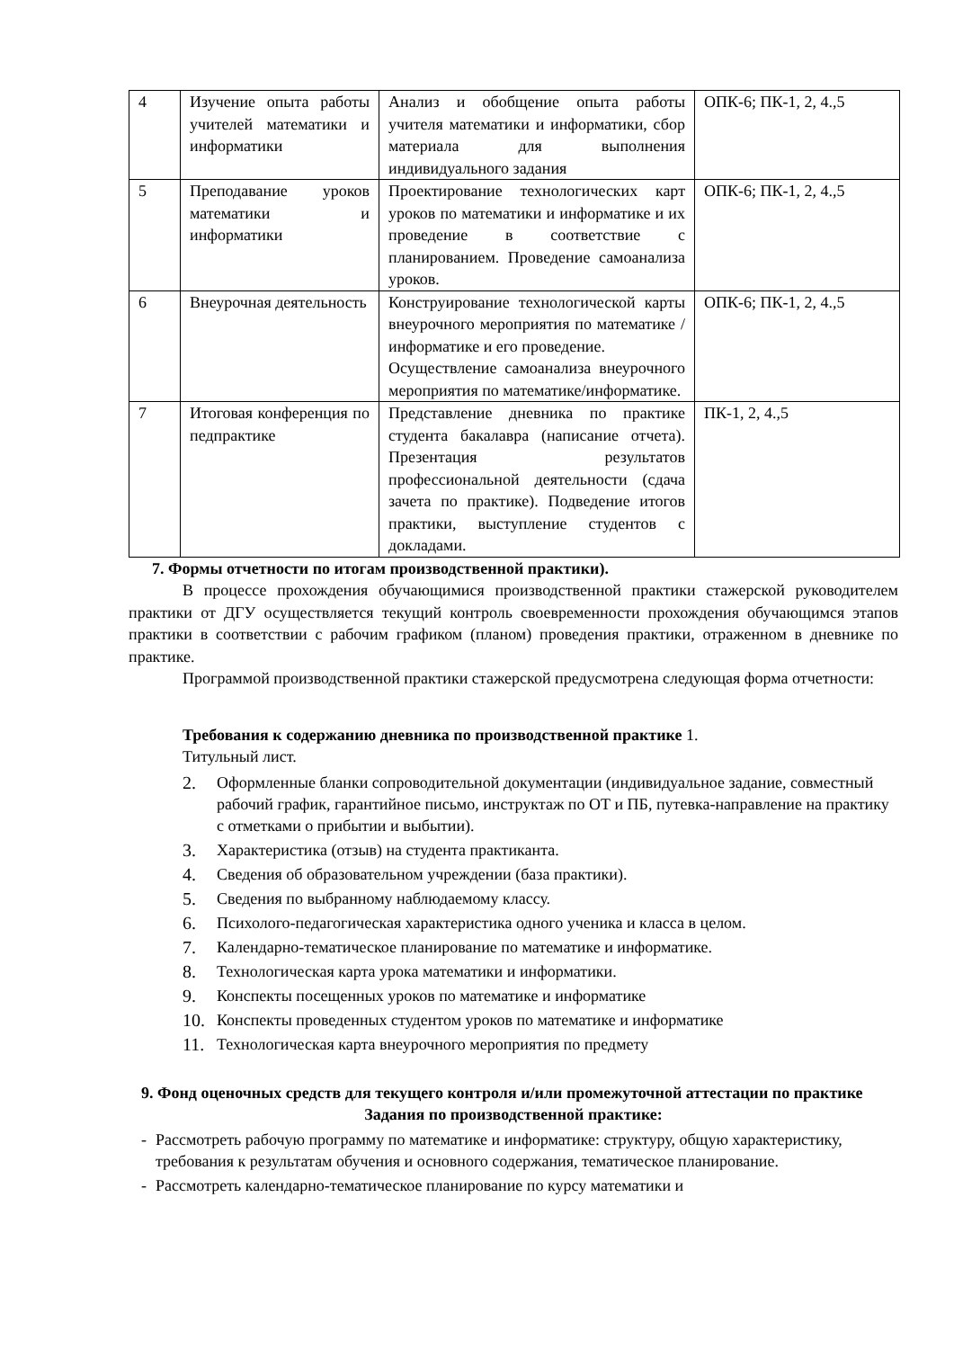| 4 | Изучение опыта работы учителей математики и информатики | Анализ и обобщение опыта работы учителя математики и информатики, сбор материала для выполнения индивидуального задания | ОПК-6; ПК-1, 2, 4.,5 |
| 5 | Преподавание уроков математики и информатики | Проектирование технологических карт уроков по математики и информатике и их проведение в соответствие с планированием. Проведение самоанализа уроков. | ОПК-6; ПК-1, 2, 4.,5 |
| 6 | Внеурочная деятельность | Конструирование технологической карты внеурочного мероприятия по математике / информатике и его проведение. Осуществление самоанализа внеурочного мероприятия по математике/информатике. | ОПК-6; ПК-1, 2, 4.,5 |
| 7 | Итоговая конференция по педпрактике | Представление дневника по практике студента бакалавра (написание отчета). Презентация результатов профессиональной деятельности (сдача зачета по практике). Подведение итогов практики, выступление студентов с докладами. | ПК-1, 2, 4.,5 |
7. Формы отчетности по итогам производственной практики).
В процессе прохождения обучающимися производственной практики стажерской руководителем практики от ДГУ осуществляется текущий контроль своевременности прохождения обучающимся этапов практики в соответствии с рабочим графиком (планом) проведения практики, отраженном в дневнике по практике.
Программой производственной практики стажерской предусмотрена следующая форма отчетности:
Требования к содержанию дневника по производственной практике 1.
Титульный лист.
2. Оформленные бланки сопроводительной документации (индивидуальное задание, совместный рабочий график, гарантийное письмо, инструктаж по ОТ и ПБ, путевка-направление на практику с отметками о прибытии и выбытии).
3. Характеристика (отзыв) на студента практиканта.
4. Сведения об образовательном учреждении (база практики).
5. Сведения по выбранному наблюдаемому классу.
6. Психолого-педагогическая характеристика одного ученика и класса в целом.
7. Календарно-тематическое планирование по математике и информатике.
8. Технологическая карта урока математики и информатики.
9. Конспекты посещенных уроков по математике и информатике
10. Конспекты проведенных студентом уроков по математике и информатике
11. Технологическая карта внеурочного мероприятия по предмету
9. Фонд оценочных средств для текущего контроля и/или промежуточной аттестации по практике
Задания по производственной практике:
- Рассмотреть рабочую программу по математике и информатике: структуру, общую характеристику, требования к результатам обучения и основного содержания, тематическое планирование.
- Рассмотреть календарно-тематическое планирование по курсу математики и